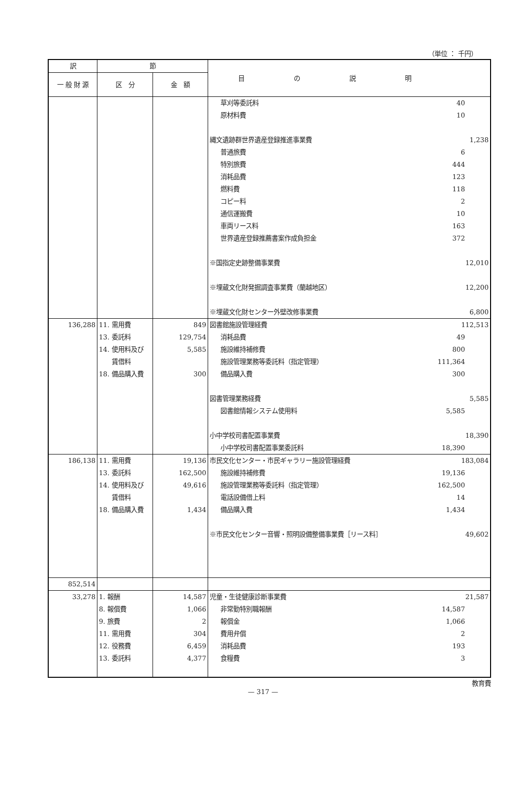（単位 ： 千円）
| 訳 | 節 | | 目の説明 |
| --- | --- | --- | --- |
| 一 般 財 源 | 区 分 | 金 額 | |
| | | | 草刈等委託料 40 原材料費 10 縄文遺跡群世界遺産登録推進事業費 1,238 普通旅費 6 特別旅費 444 消耗品費 123 燃料費 118 コピー料 2 通信運搬費 10 車両リース料 163 世界遺産登録推薦書案作成負担金 372 ※国指定史跡整備事業費 12,010 ※埋蔵文化財発掘調査事業費（蘭越地区） 12,200 ※埋蔵文化財センター外壁改修事業費 6,800 |
| 136,288 | 11. 需用費 13. 委託料 14. 使用料及び 賃借料 18. 備品購入費 | 849 129,754 5,585 300 | 図書館施設管理経費 112,513 消耗品費 49 施設維持補修費 800 施設管理業務等委託料（指定管理） 111,364 備品購入費 300 図書管理業務経費 5,585 図書館情報システム使用料 5,585 小中学校司書配置事業費 18,390 小中学校司書配置事業委託料 18,390 |
| 186,138 | 11. 需用費 13. 委託料 14. 使用料及び 賃借料 18. 備品購入費 | 19,136 162,500 49,616 1,434 | 市民文化センター・市民ギャラリー施設管理経費 183,084 施設維持補修費 19,136 施設管理業務等委託料（指定管理） 162,500 電話設備借上料 14 備品購入費 1,434 ※市民文化センター音響・照明設備整備事業費［リース料］ 49,602 |
| 852,514 | | | |
| 33,278 | 1. 報酬 8. 報償費 9. 旅費 11. 需用費 12. 役務費 13. 委託料 | 14,587 1,066 2 304 6,459 4,377 | 児童・生徒健康診断事業費 21,587 非常勤特別職報酬 14,587 報償金 1,066 費用弁償 2 消耗品費 193 食糧費 3 |
教育費
— 317 —